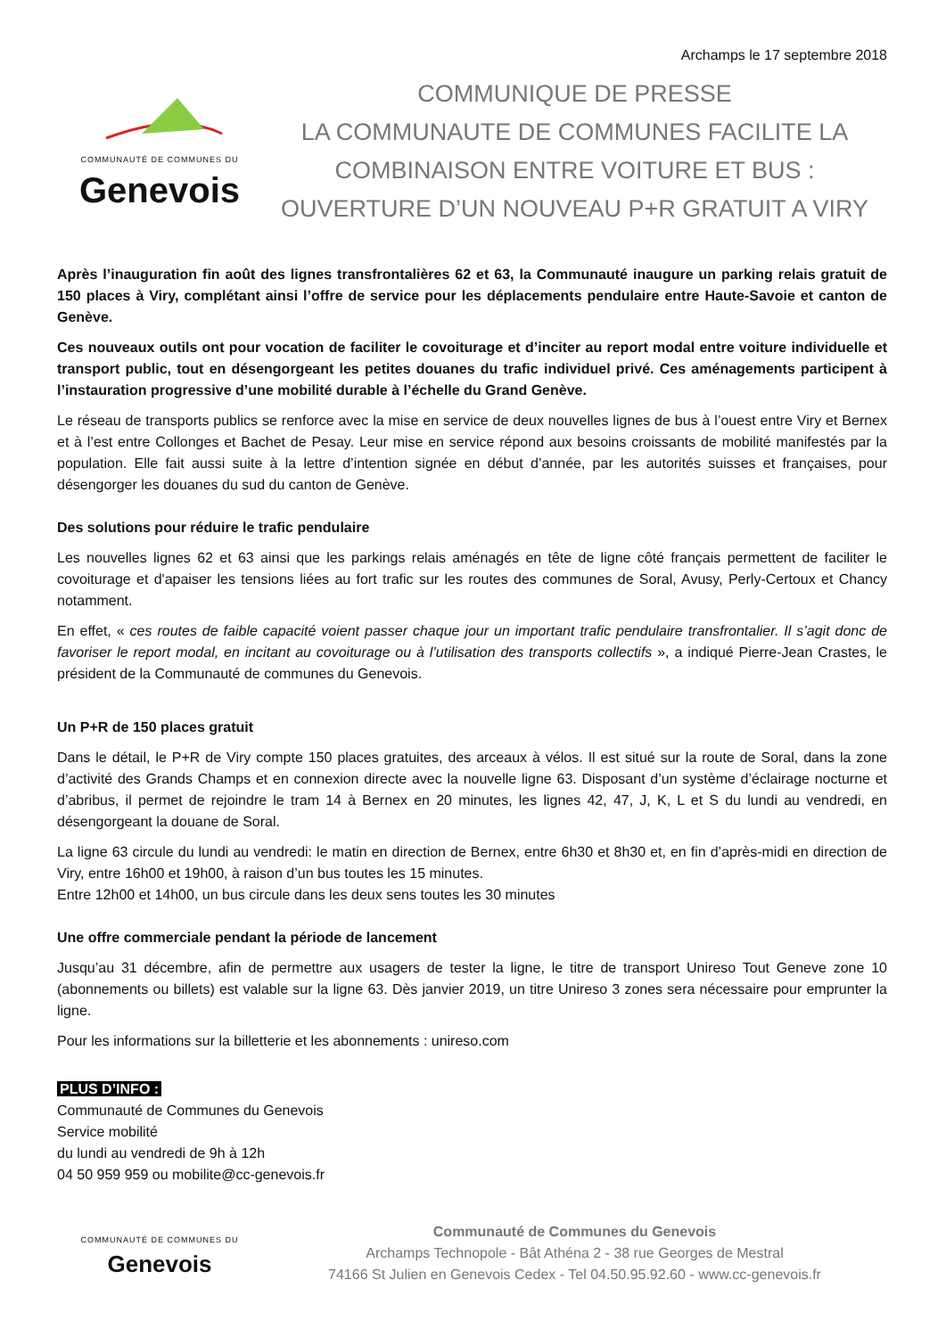Archamps le 17 septembre 2018
COMMUNAUTÉ DE COMMUNES DU
Genevois
COMMUNIQUE DE PRESSE
LA COMMUNAUTE DE COMMUNES FACILITE LA
COMBINAISON ENTRE VOITURE ET BUS :
OUVERTURE D’UN NOUVEAU P+R GRATUIT A VIRY
Après l’inauguration fin août des lignes transfrontalières 62 et 63, la Communauté inaugure un parking relais gratuit de 150 places à Viry, complétant ainsi l’offre de service pour les déplacements pendulaire entre Haute-Savoie et canton de Genève.
Ces nouveaux outils ont pour vocation de faciliter le covoiturage et d’inciter au report modal entre voiture individuelle et transport public, tout en désengorgeant les petites douanes du trafic individuel privé. Ces aménagements participent à l’instauration progressive d’une mobilité durable à l’échelle du Grand Genève.
Le réseau de transports publics se renforce avec la mise en service de deux nouvelles lignes de bus à l’ouest entre Viry et Bernex et à l’est entre Collonges et Bachet de Pesay. Leur mise en service répond aux besoins croissants de mobilité manifestés par la population. Elle fait aussi suite à la lettre d’intention signée en début d’année, par les autorités suisses et françaises, pour désengorger les douanes du sud du canton de Genève.
Des solutions pour réduire le trafic pendulaire
Les nouvelles lignes 62 et 63 ainsi que les parkings relais aménagés en tête de ligne côté français permettent de faciliter le covoiturage et d'apaiser les tensions liées au fort trafic sur les routes des communes de Soral, Avusy, Perly-Certoux et Chancy notamment.
En effet, « ces routes de faible capacité voient passer chaque jour un important trafic pendulaire transfrontalier. Il s’agit donc de favoriser le report modal, en incitant au covoiturage ou à l’utilisation des transports collectifs », a indiqué Pierre-Jean Crastes, le président de la Communauté de communes du Genevois.
Un P+R de 150 places gratuit
Dans le détail, le P+R de Viry compte 150 places gratuites, des arceaux à vélos. Il est situé sur la route de Soral, dans la zone d’activité des Grands Champs et en connexion directe avec la nouvelle ligne 63. Disposant d’un système d’éclairage nocturne et d’abribus, il permet de rejoindre le tram 14 à Bernex en 20 minutes, les lignes 42, 47, J, K, L et S du lundi au vendredi, en désengorgeant la douane de Soral.
La ligne 63 circule du lundi au vendredi: le matin en direction de Bernex, entre 6h30 et 8h30 et, en fin d’après-midi en direction de Viry, entre 16h00 et 19h00, à raison d’un bus toutes les 15 minutes.
Entre 12h00 et 14h00, un bus circule dans les deux sens toutes les 30 minutes
Une offre commerciale pendant la période de lancement
Jusqu’au 31 décembre, afin de permettre aux usagers de tester la ligne, le titre de transport Unireso Tout Geneve zone 10 (abonnements ou billets) est valable sur la ligne 63. Dès janvier 2019, un titre Unireso 3 zones sera nécessaire pour emprunter la ligne.
Pour les informations sur la billetterie et les abonnements : unireso.com
PLUS D’INFO :
Communauté de Communes du Genevois
Service mobilité
du lundi au vendredi de 9h à 12h
04 50 959 959 ou mobilite@cc-genevois.fr
COMMUNAUTÉ DE COMMUNES DU
Genevois
Communauté de Communes du Genevois
Archamps Technopole - Bât Athéna 2 - 38 rue Georges de Mestral
74166 St Julien en Genevois Cedex - Tel 04.50.95.92.60 - www.cc-genevois.fr